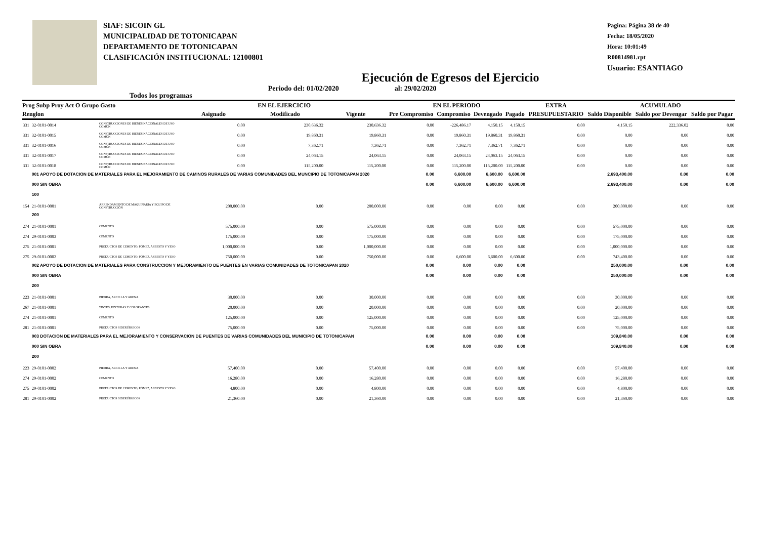SIAF: SICOIN GL
MUNICIPALIDAD DE TOTONICAPAN
DEPARTAMENTO DE TOTONICAPAN
CLASIFICACIÓN INSTITUCIONAL: 12100801
Pagina: Página 38 de 40
Fecha: 18/05/2020
Hora: 10:01:49
R00814981.rpt
Usuario: ESANTIAGO
Ejecución de Egresos del Ejercicio
Todos los programas Periodo del: 01/02/2020 al: 29/02/2020
| Prog Subp Proy Act O Grupo Gasto | | | EN EL EJERCICIO | | | EN EL PERIODO | | | | EXTRA | ACUMULADO | | |
| --- | --- | --- | --- | --- | --- | --- | --- | --- | --- | --- | --- | --- | --- |
| Renglon | | | Asignado | Modificado | Vigente | Pre Compromiso | Compromiso | Devengado | Pagado | PRESUPUESTARIO | Saldo Disponible | Saldo por Devengar | Saldo por Pagar |
| 331 | 32-0101-0014 | CONSTRUCCIONES DE BIENES NACIONALES DE USO COMÚN | 0.00 | 230,636.32 | 230,636.32 | 0.00 | -226,486.17 | 4,150.15 | 4,150.15 | 0.00 | 4,150.15 | 222,336.02 | 0.00 |
| 331 | 32-0101-0015 | CONSTRUCCIONES DE BIENES NACIONALES DE USO COMÚN | 0.00 | 19,860.31 | 19,860.31 | 0.00 | 19,860.31 | 19,860.31 | 19,860.31 | 0.00 | 0.00 | 0.00 | 0.00 |
| 331 | 32-0101-0016 | CONSTRUCCIONES DE BIENES NACIONALES DE USO COMÚN | 0.00 | 7,362.71 | 7,362.71 | 0.00 | 7,362.71 | 7,362.71 | 7,362.71 | 0.00 | 0.00 | 0.00 | 0.00 |
| 331 | 32-0101-0017 | CONSTRUCCIONES DE BIENES NACIONALES DE USO COMÚN | 0.00 | 24,063.15 | 24,063.15 | 0.00 | 24,063.15 | 24,063.15 | 24,063.15 | 0.00 | 0.00 | 0.00 | 0.00 |
| 331 | 32-0101-0018 | CONSTRUCCIONES DE BIENES NACIONALES DE USO COMÚN | 0.00 | 115,200.00 | 115,200.00 | 0.00 | 115,200.00 | 115,200.00 | 115,200.00 | 0.00 | 0.00 | 0.00 | 0.00 |
| | 001 APOYO DE DOTACION DE MATERIALES PARA EL MEJORAMIENTO DE CAMINOS RURALES DE VARIAS COMUNIDADES DEL MUNCIPIO DE TOTONICAPAN 2020 | | | | | 0.00 | 6,600.00 | 6,600.00 | 6,600.00 | | 2,693,400.00 | 0.00 | 0.00 |
| | 000 SIN OBRA | | | | | 0.00 | 6,600.00 | 6,600.00 | 6,600.00 | | 2,693,400.00 | 0.00 | 0.00 |
| | 100 | | | | | | | | | | | | |
| 154 | 21-0101-0001 | ARRENDAMIENTO DE MAQUINARIA Y EQUIPO DE CONSTRUCCIÓN | 200,000.00 | 0.00 | 200,000.00 | 0.00 | 0.00 | 0.00 | 0.00 | 0.00 | 200,000.00 | 0.00 | 0.00 |
| | 200 | | | | | | | | | | | | |
| 274 | 21-0101-0001 | CEMENTO | 575,000.00 | 0.00 | 575,000.00 | 0.00 | 0.00 | 0.00 | 0.00 | 0.00 | 575,000.00 | 0.00 | 0.00 |
| 274 | 29-0101-0003 | CEMENTO | 175,000.00 | 0.00 | 175,000.00 | 0.00 | 0.00 | 0.00 | 0.00 | 0.00 | 175,000.00 | 0.00 | 0.00 |
| 275 | 21-0101-0001 | PRODUCTOS DE CEMENTO, PÓMEZ, ASBESTO Y YESO | 1,000,000.00 | 0.00 | 1,000,000.00 | 0.00 | 0.00 | 0.00 | 0.00 | 0.00 | 1,000,000.00 | 0.00 | 0.00 |
| 275 | 29-0101-0002 | PRODUCTOS DE CEMENTO, PÓMEZ, ASBESTO Y YESO | 750,000.00 | 0.00 | 750,000.00 | 0.00 | 6,600.00 | 6,600.00 | 6,600.00 | 0.00 | 743,400.00 | 0.00 | 0.00 |
| | 002 APOYO DE DOTACION DE MATERIALES PARA CONSTRUCCION Y MEJORAMIENTO DE PUENTES EN VARIAS COMUNIDADES DE TOTONICAPAN 2020 | | | | | 0.00 | 0.00 | 0.00 | 0.00 | | 250,000.00 | 0.00 | 0.00 |
| | 000 SIN OBRA | | | | | 0.00 | 0.00 | 0.00 | 0.00 | | 250,000.00 | 0.00 | 0.00 |
| | 200 | | | | | | | | | | | | |
| 223 | 21-0101-0001 | PIEDRA, ARCILLA Y ARENA | 30,000.00 | 0.00 | 30,000.00 | 0.00 | 0.00 | 0.00 | 0.00 | 0.00 | 30,000.00 | 0.00 | 0.00 |
| 267 | 21-0101-0001 | TINTES, PINTURAS Y COLORANTES | 20,000.00 | 0.00 | 20,000.00 | 0.00 | 0.00 | 0.00 | 0.00 | 0.00 | 20,000.00 | 0.00 | 0.00 |
| 274 | 21-0101-0001 | CEMENTO | 125,000.00 | 0.00 | 125,000.00 | 0.00 | 0.00 | 0.00 | 0.00 | 0.00 | 125,000.00 | 0.00 | 0.00 |
| 281 | 21-0101-0001 | PRODUCTOS SIDERÚRGICOS | 75,000.00 | 0.00 | 75,000.00 | 0.00 | 0.00 | 0.00 | 0.00 | 0.00 | 75,000.00 | 0.00 | 0.00 |
| | 003 DOTACION DE MATERIALES PARA EL MEJORAMIENTO Y CONSERVACION DE PUENTES DE VARIAS COMUNIDADES DEL MUNICIPIO DE TOTONICAPAN | | | | | 0.00 | 0.00 | 0.00 | 0.00 | | 109,840.00 | 0.00 | 0.00 |
| | 000 SIN OBRA | | | | | 0.00 | 0.00 | 0.00 | 0.00 | | 109,840.00 | 0.00 | 0.00 |
| | 200 | | | | | | | | | | | | |
| 223 | 29-0101-0002 | PIEDRA, ARCILLA Y ARENA | 57,400.00 | 0.00 | 57,400.00 | 0.00 | 0.00 | 0.00 | 0.00 | 0.00 | 57,400.00 | 0.00 | 0.00 |
| 274 | 29-0101-0002 | CEMENTO | 16,280.00 | 0.00 | 16,280.00 | 0.00 | 0.00 | 0.00 | 0.00 | 0.00 | 16,280.00 | 0.00 | 0.00 |
| 275 | 29-0101-0002 | PRODUCTOS DE CEMENTO, PÓMEZ, ASBESTO Y YESO | 4,800.00 | 0.00 | 4,800.00 | 0.00 | 0.00 | 0.00 | 0.00 | 0.00 | 4,800.00 | 0.00 | 0.00 |
| 281 | 29-0101-0002 | PRODUCTOS SIDERÚRGICOS | 21,360.00 | 0.00 | 21,360.00 | 0.00 | 0.00 | 0.00 | 0.00 | 0.00 | 21,360.00 | 0.00 | 0.00 |